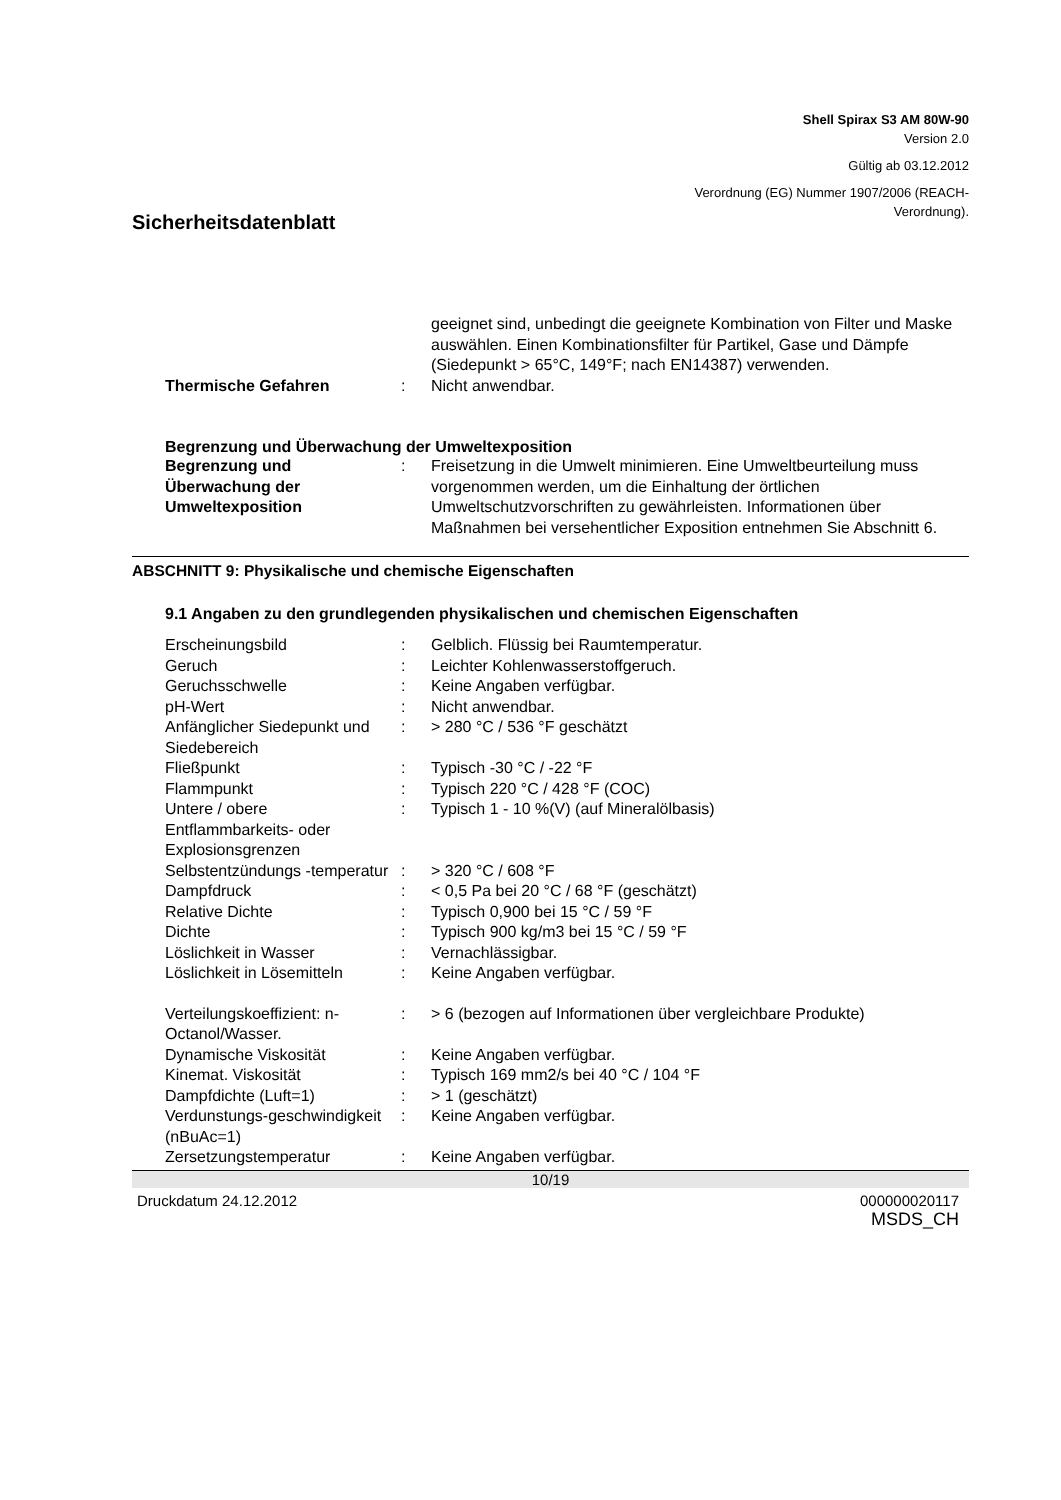Shell Spirax S3 AM 80W-90
Version 2.0
Gültig ab 03.12.2012
Verordnung (EG) Nummer 1907/2006 (REACH-
Verordnung).
Sicherheitsdatenblatt
| | | geeignet sind, unbedingt die geeignete Kombination von Filter und Maske auswählen. Einen Kombinationsfilter für Partikel, Gase und Dämpfe (Siedepunkt > 65°C, 149°F; nach EN14387) verwenden. |
| Thermische Gefahren | : | Nicht anwendbar. |
Begrenzung und Überwachung der Umweltexposition
| Begrenzung und Überwachung der Umweltexposition | : | Freisetzung in die Umwelt minimieren. Eine Umweltbeurteilung muss vorgenommen werden, um die Einhaltung der örtlichen Umweltschutzvorschriften zu gewährleisten. Informationen über Maßnahmen bei versehentlicher Exposition entnehmen Sie Abschnitt 6. |
ABSCHNITT 9: Physikalische und chemische Eigenschaften
9.1 Angaben zu den grundlegenden physikalischen und chemischen Eigenschaften
| Erscheinungsbild | : | Gelblich. Flüssig bei Raumtemperatur. |
| Geruch | : | Leichter Kohlenwasserstoffgeruch. |
| Geruchsschwelle | : | Keine Angaben verfügbar. |
| pH-Wert | : | Nicht anwendbar. |
| Anfänglicher Siedepunkt und Siedebereich | : | > 280 °C / 536 °F geschätzt |
| Fließpunkt | : | Typisch -30 °C / -22 °F |
| Flammpunkt | : | Typisch 220 °C / 428 °F (COC) |
| Untere / obere Entflammbarkeits- oder Explosionsgrenzen | : | Typisch 1 - 10 %(V) (auf Mineralölbasis) |
| Selbstentzündungs -temperatur | : | > 320 °C / 608 °F |
| Dampfdruck | : | < 0,5 Pa bei 20 °C / 68 °F (geschätzt) |
| Relative Dichte | : | Typisch 0,900 bei 15 °C / 59 °F |
| Dichte | : | Typisch 900 kg/m3 bei 15 °C / 59 °F |
| Löslichkeit in Wasser | : | Vernachlässigbar. |
| Löslichkeit in Lösemitteln | : | Keine Angaben verfügbar. |
| Verteilungskoeffizient: n-Octanol/Wasser. | : | > 6 (bezogen auf Informationen über vergleichbare Produkte) |
| Dynamische Viskosität | : | Keine Angaben verfügbar. |
| Kinemat. Viskosität | : | Typisch 169 mm2/s bei 40 °C / 104 °F |
| Dampfdichte (Luft=1) | : | > 1 (geschätzt) |
| Verdunstungs-geschwindigkeit (nBuAc=1) | : | Keine Angaben verfügbar. |
| Zersetzungstemperatur | : | Keine Angaben verfügbar. |
10/19
Druckdatum 24.12.2012 000000020117
MSDS_CH